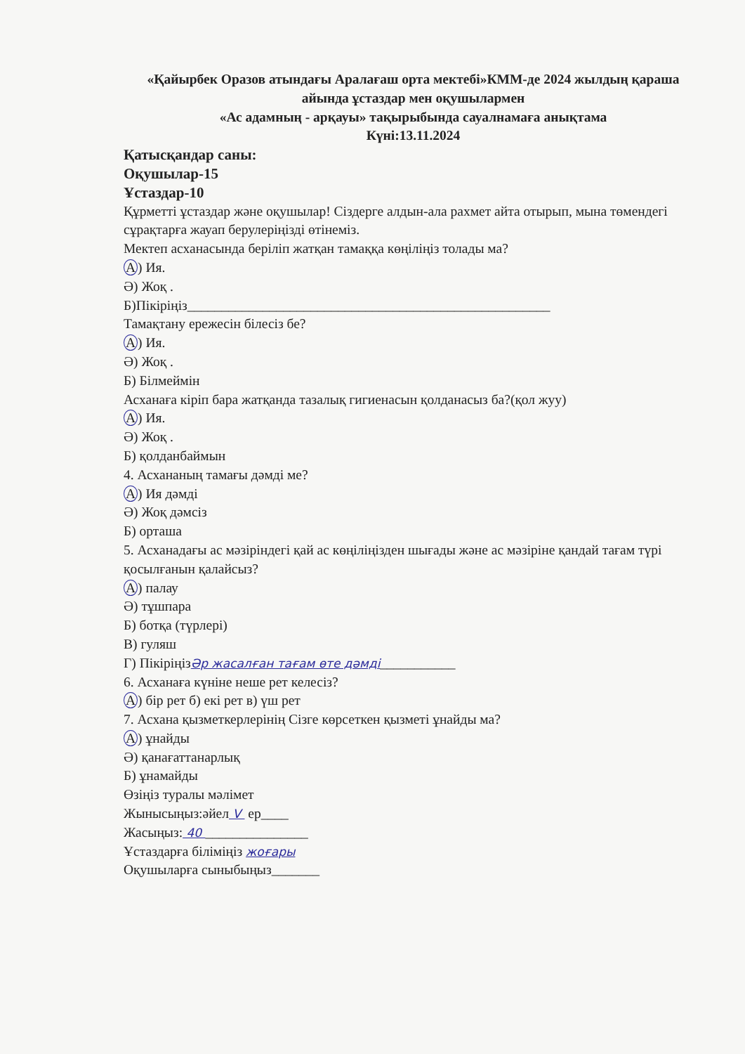«Қайырбек Оразов атындағы Аралағаш орта мектебі»КММ-де 2024 жылдың қараша айында ұстаздар мен оқушылармен
«Ас адамның - арқауы» тақырыбында сауалнамаға анықтама
Күні:13.11.2024
Қатысқандар саны:
Оқушылар-15
Ұстаздар-10
Құрметті ұстаздар және оқушылар! Сіздерге алдын-ала рахмет айта отырып, мына төмендегі сұрақтарға жауап берулеріңізді өтінеміз.
Мектеп асханасында беріліп жатқан тамаққа көңіліңіз толады ма?
А) Ия.
Ә) Жоқ .
Б)Пікіріңіз_____________________________________________________
Тамақтану ережесін білесіз бе?
А) Ия.
Ә) Жоқ .
Б) Білмеймін
Асханаға кіріп бара жатқанда тазалық гигиенасын қолданасыз ба?(қол жуу)
А) Ия.
Ә) Жоқ .
Б) қолданбаймын
4. Асхананың тамағы дәмді ме?
А) Ия дәмді
Ә) Жоқ дәмсіз
Б) орташа
5. Асханадағы ас мәзіріндегі қай ас көңіліңізден шығады және ас мәзіріне қандай тағам түрі қосылғанын қалайсыз?
А) палау
Ә) тұшпара
Б) ботқа (түрлері)
В) гуляш
Г) ПікіріңізӘр жасалған тағам өте дәмді___________
6. Асханаға күніне неше рет келесіз?
А) бір рет б) екі рет в) үш рет
7. Асхана қызметкерлерінің Сізге көрсеткен қызметі ұнайды ма?
А) ұнайды
Ә) қанағаттанарлық
Б) ұнамайды
Өзіңіз туралы мәлімет
Жынысыңыз:әйел V ер____
Жасыңыз: 40 _______________
Ұстаздарға біліміңіз жоғары
Оқушыларға сыныбыңыз_______